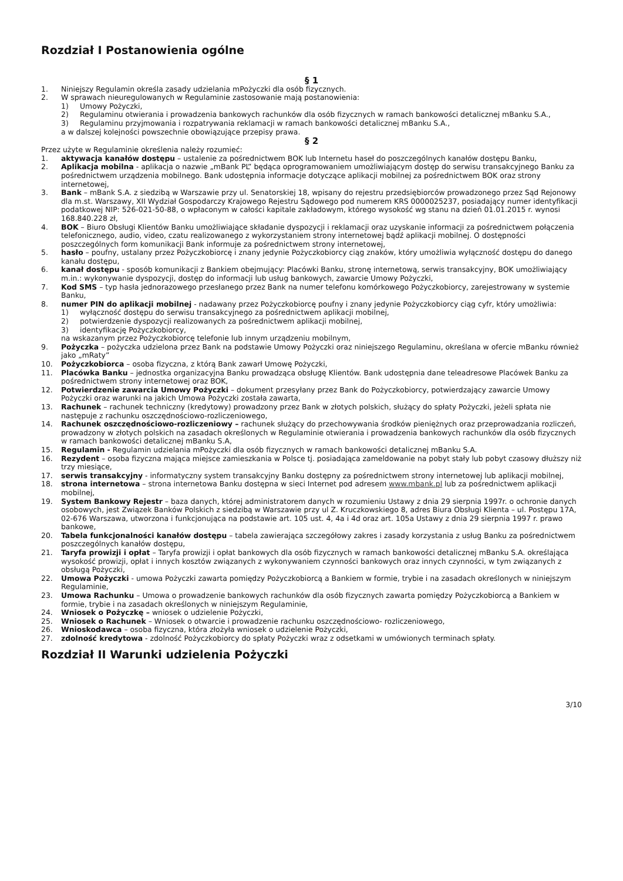Rozdział I Postanowienia ogólne
§ 1
1. Niniejszy Regulamin określa zasady udzielania mPożyczki dla osób fizycznych.
2. W sprawach nieuregulowanych w Regulaminie zastosowanie mają postanowienia:
1) Umowy Pożyczki,
2) Regulaminu otwierania i prowadzenia bankowych rachunków dla osób fizycznych w ramach bankowości detalicznej mBanku S.A.,
3) Regulaminu przyjmowania i rozpatrywania reklamacji w ramach bankowości detalicznej mBanku S.A.,
a w dalszej kolejności powszechnie obowiązujące przepisy prawa.
§ 2
Przez użyte w Regulaminie określenia należy rozumieć:
1. aktywacja kanałów dostępu – ustalenie za pośrednictwem BOK lub Internetu haseł do poszczególnych kanałów dostępu Banku,
2. Aplikacja mobilna - aplikacja o nazwie „mBank PL” będąca oprogramowaniem umożliwiającym dostęp do serwisu transakcyjnego Banku za pośrednictwem urządzenia mobilnego. Bank udostępnia informacje dotyczące aplikacji mobilnej za pośrednictwem BOK oraz strony internetowej,
3. Bank – mBank S.A. z siedzibą w Warszawie przy ul. Senatorskiej 18, wpisany do rejestru przedsiębiorców prowadzonego przez Sąd Rejonowy dla m.st. Warszawy, XII Wydział Gospodarczy Krajowego Rejestru Sądowego pod numerem KRS 0000025237, posiadający numer identyfikacji podatkowej NIP: 526-021-50-88, o wpłaconym w całości kapitale zakładowym, którego wysokość wg stanu na dzień 01.01.2015 r. wynosi 168.840.228 zł,
4. BOK – Biuro Obsługi Klientów Banku umożliwiające składanie dyspozycji i reklamacji oraz uzyskanie informacji za pośrednictwem połączenia telefonicznego, audio, video, czatu realizowanego z wykorzystaniem strony internetowej bądź aplikacji mobilnej. O dostępności poszczególnych form komunikacji Bank informuje za pośrednictwem strony internetowej,
5. hasło – poufny, ustalany przez Pożyczkobiorcę i znany jedynie Pożyczkobiorcy ciąg znaków, który umożliwia wyłączność dostępu do danego kanału dostępu,
6. kanał dostępu - sposób komunikacji z Bankiem obejmujący: Placówki Banku, stronę internetową, serwis transakcyjny, BOK umożliwiający m.in.: wykonywanie dyspozycji, dostęp do informacji lub usług bankowych, zawarcie Umowy Pożyczki,
7. Kod SMS – typ hasła jednorazowego przesłanego przez Bank na numer telefonu komórkowego Pożyczkobiorcy, zarejestrowany w systemie Banku,
8. numer PIN do aplikacji mobilnej - nadawany przez Pożyczkobiorcę poufny i znany jedynie Pożyczkobiorcy ciąg cyfr, który umożliwia:
1) wyłączność dostępu do serwisu transakcyjnego za pośrednictwem aplikacji mobilnej,
2) potwierdzenie dyspozycji realizowanych za pośrednictwem aplikacji mobilnej,
3) identyfikację Pożyczkobiorcy,
na wskazanym przez Pożyczkobiorcę telefonie lub innym urządzeniu mobilnym,
9. Pożyczka – pożyczka udzielona przez Bank na podstawie Umowy Pożyczki oraz niniejszego Regulaminu, określana w ofercie mBanku również jako „mRaty”
10. Pożyczkobiorca – osoba fizyczna, z którą Bank zawarł Umowę Pożyczki,
11. Placówka Banku – jednostka organizacyjna Banku prowadząca obsługę Klientów. Bank udostępnia dane teleadresowe Placówek Banku za pośrednictwem strony internetowej oraz BOK,
12. Potwierdzenie zawarcia Umowy Pożyczki – dokument przesyłany przez Bank do Pożyczkobiorcy, potwierdzający zawarcie Umowy Pożyczki oraz warunki na jakich Umowa Pożyczki została zawarta,
13. Rachunek – rachunek techniczny (kredytowy) prowadzony przez Bank w złotych polskich, służący do spłaty Pożyczki, jeżeli spłata nie następuje z rachunku oszczędnościowo-rozliczeniowego,
14. Rachunek oszczędnościowo-rozliczeniowy – rachunek służący do przechowywania środków pieniężnych oraz przeprowadzania rozliczeń, prowadzony w złotych polskich na zasadach określonych w Regulaminie otwierania i prowadzenia bankowych rachunków dla osób fizycznych w ramach bankowości detalicznej mBanku S.A,
15. Regulamin - Regulamin udzielania mPożyczki dla osób fizycznych w ramach bankowości detalicznej mBanku S.A.
16. Rezydent – osoba fizyczna mająca miejsce zamieszkania w Polsce tj. posiadająca zameldowanie na pobyt stały lub pobyt czasowy dłuższy niż trzy miesiące,
17. serwis transakcyjny - informatyczny system transakcyjny Banku dostępny za pośrednictwem strony internetowej lub aplikacji mobilnej,
18. strona internetowa – strona internetowa Banku dostępna w sieci Internet pod adresem www.mbank.pl lub za pośrednictwem aplikacji mobilnej,
19. System Bankowy Rejestr – baza danych, której administratorem danych w rozumieniu Ustawy z dnia 29 sierpnia 1997r. o ochronie danych osobowych, jest Związek Banków Polskich z siedzibą w Warszawie przy ul Z. Kruczkowskiego 8, adres Biura Obsługi Klienta – ul. Postępu 17A, 02-676 Warszawa, utworzona i funkcjonująca na podstawie art. 105 ust. 4, 4a i 4d oraz art. 105a Ustawy z dnia 29 sierpnia 1997 r. prawo bankowe,
20. Tabela funkcjonalności kanałów dostępu – tabela zawierająca szczegółowy zakres i zasady korzystania z usług Banku za pośrednictwem poszczególnych kanałów dostępu,
21. Taryfa prowizji i opłat – Taryfa prowizji i opłat bankowych dla osób fizycznych w ramach bankowości detalicznej mBanku S.A. określająca wysokość prowizji, opłat i innych kosztów związanych z wykonywaniem czynności bankowych oraz innych czynności, w tym związanych z obsługą Pożyczki,
22. Umowa Pożyczki - umowa Pożyczki zawarta pomiędzy Pożyczkobiorcą a Bankiem w formie, trybie i na zasadach określonych w niniejszym Regulaminie,
23. Umowa Rachunku – Umowa o prowadzenie bankowych rachunków dla osób fizycznych zawarta pomiędzy Pożyczkobiorcą a Bankiem w formie, trybie i na zasadach określonych w niniejszym Regulaminie,
24. Wniosek o Pożyczkę – wniosek o udzielenie Pożyczki,
25. Wniosek o Rachunek – Wniosek o otwarcie i prowadzenie rachunku oszczędnościowo- rozliczeniowego,
26. Wnioskodawca – osoba fizyczna, która złożyła wniosek o udzielenie Pożyczki,
27. zdolność kredytowa - zdolność Pożyczkobiorcy do spłaty Pożyczki wraz z odsetkami w umówionych terminach spłaty.
Rozdział II Warunki udzielenia Pożyczki
3/10